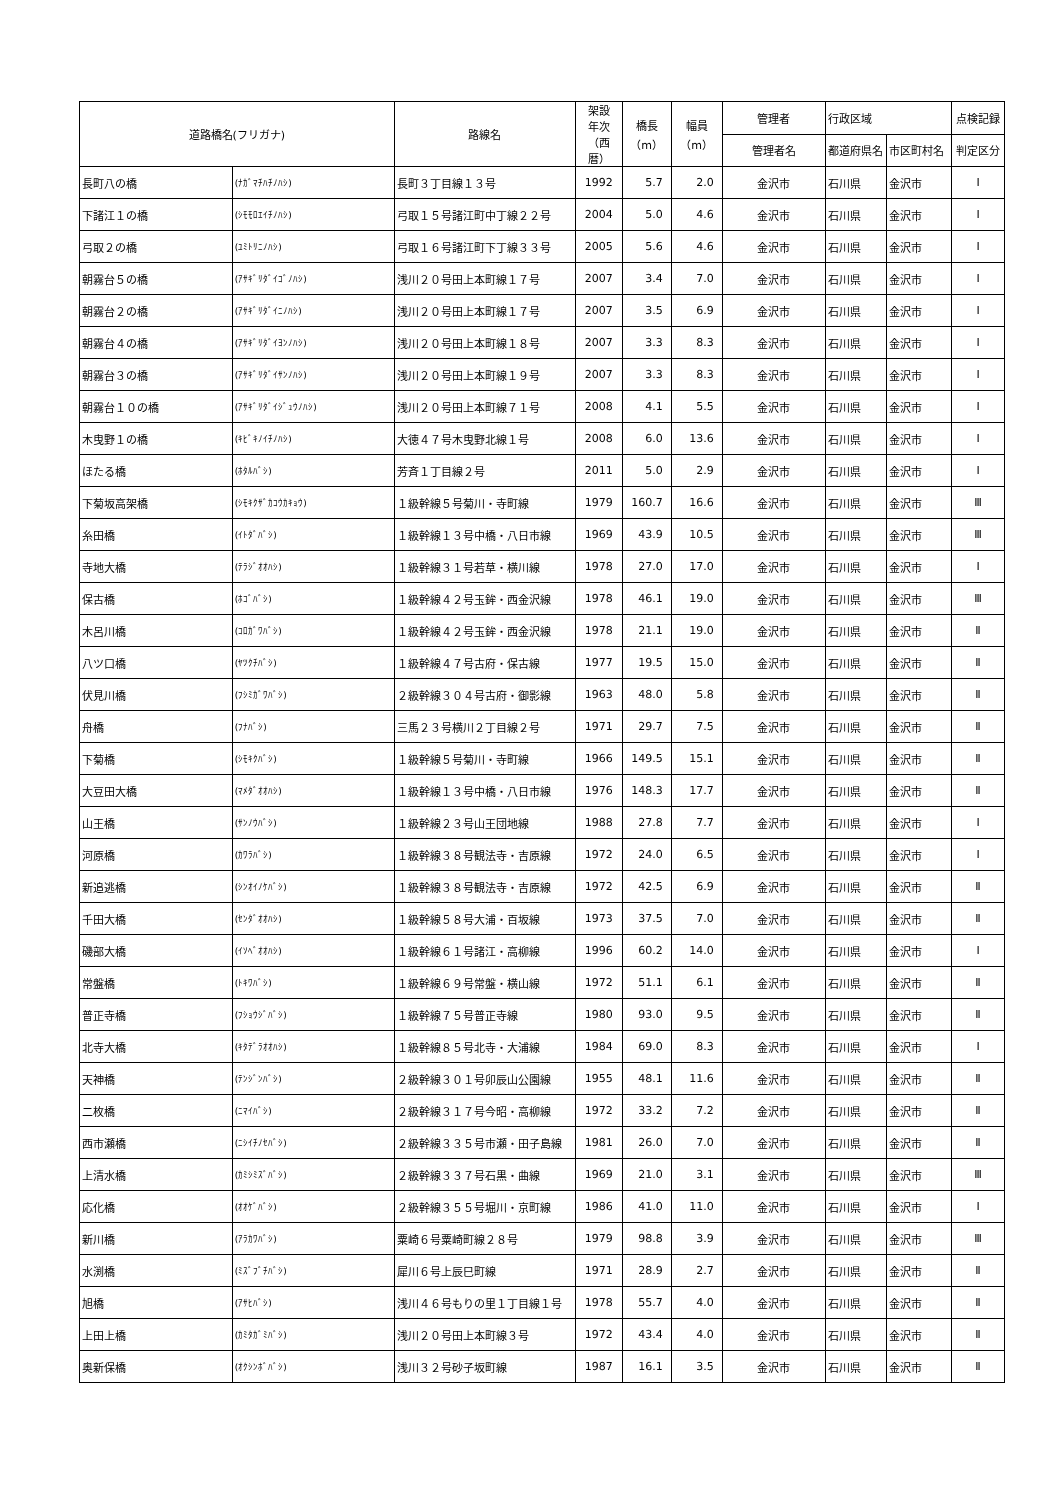| 道路橋名(フリガナ) | | 路線名 | 架設 年次 （西暦） | 橋長 （m） | 幅員 （m） | 管理者 | 行政区域 | | 点検記録 |
| --- | --- | --- | --- | --- | --- | --- | --- | --- | --- |
| | | | | | | 管理者名 | 都道府県名 | 市区町村名 | 判定区分 |
| 長町八の橋 | (ﾅｶﾞﾏﾁﾊﾁﾉﾊｼ) | 長町３丁目線１３号 | 1992 | 5.7 | 2.0 | 金沢市 | 石川県 | 金沢市 | Ⅰ |
| 下諸江１の橋 | (ｼﾓﾓﾛｴｲﾁﾉﾊｼ) | 弓取１５号諸江町中丁線２２号 | 2004 | 5.0 | 4.6 | 金沢市 | 石川県 | 金沢市 | Ⅰ |
| 弓取２の橋 | (ﾕﾐﾄﾘﾆﾉﾊｼ) | 弓取１６号諸江町下丁線３３号 | 2005 | 5.6 | 4.6 | 金沢市 | 石川県 | 金沢市 | Ⅰ |
| 朝霧台５の橋 | (ｱｻｷﾞﾘﾀﾞｲｺﾞﾉﾊｼ) | 浅川２０号田上本町線１７号 | 2007 | 3.4 | 7.0 | 金沢市 | 石川県 | 金沢市 | Ⅰ |
| 朝霧台２の橋 | (ｱｻｷﾞﾘﾀﾞｲﾆﾉﾊｼ) | 浅川２０号田上本町線１７号 | 2007 | 3.5 | 6.9 | 金沢市 | 石川県 | 金沢市 | Ⅰ |
| 朝霧台４の橋 | (ｱｻｷﾞﾘﾀﾞｲﾖﾝﾉﾊｼ) | 浅川２０号田上本町線１８号 | 2007 | 3.3 | 8.3 | 金沢市 | 石川県 | 金沢市 | Ⅰ |
| 朝霧台３の橋 | (ｱｻｷﾞﾘﾀﾞｲｻﾝﾉﾊｼ) | 浅川２０号田上本町線１９号 | 2007 | 3.3 | 8.3 | 金沢市 | 石川県 | 金沢市 | Ⅰ |
| 朝霧台１０の橋 | (ｱｻｷﾞﾘﾀﾞｲｼﾞｭｳﾉﾊｼ) | 浅川２０号田上本町線７１号 | 2008 | 4.1 | 5.5 | 金沢市 | 石川県 | 金沢市 | Ⅰ |
| 木曳野１の橋 | (ｷﾋﾞｷﾉｲﾁﾉﾊｼ) | 大徳４７号木曳野北線１号 | 2008 | 6.0 | 13.6 | 金沢市 | 石川県 | 金沢市 | Ⅰ |
| ほたる橋 | (ﾎﾀﾙﾊﾞｼ) | 芳斉１丁目線２号 | 2011 | 5.0 | 2.9 | 金沢市 | 石川県 | 金沢市 | Ⅰ |
| 下菊坂高架橋 | (ｼﾓｷｸｻﾞｶｺｳｶｷｮｳ) | １級幹線５号菊川・寺町線 | 1979 | 160.7 | 16.6 | 金沢市 | 石川県 | 金沢市 | Ⅲ |
| 糸田橋 | (ｲﾄﾀﾞﾊﾞｼ) | １級幹線１３号中橋・八日市線 | 1969 | 43.9 | 10.5 | 金沢市 | 石川県 | 金沢市 | Ⅲ |
| 寺地大橋 | (ﾃﾗｼﾞｵｵﾊｼ) | １級幹線３１号若草・横川線 | 1978 | 27.0 | 17.0 | 金沢市 | 石川県 | 金沢市 | Ⅰ |
| 保古橋 | (ﾎｺﾞﾊﾞｼ) | １級幹線４２号玉鉾・西金沢線 | 1978 | 46.1 | 19.0 | 金沢市 | 石川県 | 金沢市 | Ⅲ |
| 木呂川橋 | (ｺﾛｶﾞﾜﾊﾞｼ) | １級幹線４２号玉鉾・西金沢線 | 1978 | 21.1 | 19.0 | 金沢市 | 石川県 | 金沢市 | Ⅱ |
| 八ツ口橋 | (ﾔﾂｸﾁﾊﾞｼ) | １級幹線４７号古府・保古線 | 1977 | 19.5 | 15.0 | 金沢市 | 石川県 | 金沢市 | Ⅱ |
| 伏見川橋 | (ﾌｼﾐｶﾞﾜﾊﾞｼ) | ２級幹線３０４号古府・御影線 | 1963 | 48.0 | 5.8 | 金沢市 | 石川県 | 金沢市 | Ⅱ |
| 舟橋 | (ﾌﾅﾊﾞｼ) | 三馬２３号横川２丁目線２号 | 1971 | 29.7 | 7.5 | 金沢市 | 石川県 | 金沢市 | Ⅱ |
| 下菊橋 | (ｼﾓｷｸﾊﾞｼ) | １級幹線５号菊川・寺町線 | 1966 | 149.5 | 15.1 | 金沢市 | 石川県 | 金沢市 | Ⅱ |
| 大豆田大橋 | (ﾏﾒﾀﾞｵｵﾊｼ) | １級幹線１３号中橋・八日市線 | 1976 | 148.3 | 17.7 | 金沢市 | 石川県 | 金沢市 | Ⅱ |
| 山王橋 | (ｻﾝﾉｳﾊﾞｼ) | １級幹線２３号山王団地線 | 1988 | 27.8 | 7.7 | 金沢市 | 石川県 | 金沢市 | Ⅰ |
| 河原橋 | (ｶﾜﾗﾊﾞｼ) | １級幹線３８号観法寺・吉原線 | 1972 | 24.0 | 6.5 | 金沢市 | 石川県 | 金沢市 | Ⅰ |
| 新追逃橋 | (ｼﾝｵｲﾉｹﾊﾞｼ) | １級幹線３８号観法寺・吉原線 | 1972 | 42.5 | 6.9 | 金沢市 | 石川県 | 金沢市 | Ⅱ |
| 千田大橋 | (ｾﾝﾀﾞｵｵﾊｼ) | １級幹線５８号大浦・百坂線 | 1973 | 37.5 | 7.0 | 金沢市 | 石川県 | 金沢市 | Ⅱ |
| 磯部大橋 | (ｲｿﾍﾞｵｵﾊｼ) | １級幹線６１号諸江・高柳線 | 1996 | 60.2 | 14.0 | 金沢市 | 石川県 | 金沢市 | Ⅰ |
| 常盤橋 | (ﾄｷﾜﾊﾞｼ) | １級幹線６９号常盤・横山線 | 1972 | 51.1 | 6.1 | 金沢市 | 石川県 | 金沢市 | Ⅱ |
| 普正寺橋 | (ﾌｼｮｳｼﾞﾊﾞｼ) | １級幹線７５号普正寺線 | 1980 | 93.0 | 9.5 | 金沢市 | 石川県 | 金沢市 | Ⅱ |
| 北寺大橋 | (ｷﾀﾃﾞﾗｵｵﾊｼ) | １級幹線８５号北寺・大浦線 | 1984 | 69.0 | 8.3 | 金沢市 | 石川県 | 金沢市 | Ⅰ |
| 天神橋 | (ﾃﾝｼﾞﾝﾊﾞｼ) | ２級幹線３０１号卯辰山公園線 | 1955 | 48.1 | 11.6 | 金沢市 | 石川県 | 金沢市 | Ⅱ |
| 二枚橋 | (ﾆﾏｲﾊﾞｼ) | ２級幹線３１７号今昭・高柳線 | 1972 | 33.2 | 7.2 | 金沢市 | 石川県 | 金沢市 | Ⅱ |
| 西市瀬橋 | (ﾆｼｲﾁﾉｾﾊﾞｼ) | ２級幹線３３５号市瀬・田子島線 | 1981 | 26.0 | 7.0 | 金沢市 | 石川県 | 金沢市 | Ⅱ |
| 上清水橋 | (ｶﾐｼﾐｽﾞﾊﾞｼ) | ２級幹線３３７号石黒・曲線 | 1969 | 21.0 | 3.1 | 金沢市 | 石川県 | 金沢市 | Ⅲ |
| 応化橋 | (ｵｵｹﾞﾊﾞｼ) | ２級幹線３５５号堀川・京町線 | 1986 | 41.0 | 11.0 | 金沢市 | 石川県 | 金沢市 | Ⅰ |
| 新川橋 | (ｱﾗｶﾜﾊﾞｼ) | 粟崎６号粟崎町線２８号 | 1979 | 98.8 | 3.9 | 金沢市 | 石川県 | 金沢市 | Ⅲ |
| 水渕橋 | (ﾐｽﾞﾌﾞﾁﾊﾞｼ) | 犀川６号上辰巳町線 | 1971 | 28.9 | 2.7 | 金沢市 | 石川県 | 金沢市 | Ⅱ |
| 旭橋 | (ｱｻﾋﾊﾞｼ) | 浅川４６号もりの里１丁目線１号 | 1978 | 55.7 | 4.0 | 金沢市 | 石川県 | 金沢市 | Ⅱ |
| 上田上橋 | (ｶﾐﾀｶﾞﾐﾊﾞｼ) | 浅川２０号田上本町線３号 | 1972 | 43.4 | 4.0 | 金沢市 | 石川県 | 金沢市 | Ⅱ |
| 奥新保橋 | (ｵｸｼﾝﾎﾞﾊﾞｼ) | 浅川３２号砂子坂町線 | 1987 | 16.1 | 3.5 | 金沢市 | 石川県 | 金沢市 | Ⅱ |